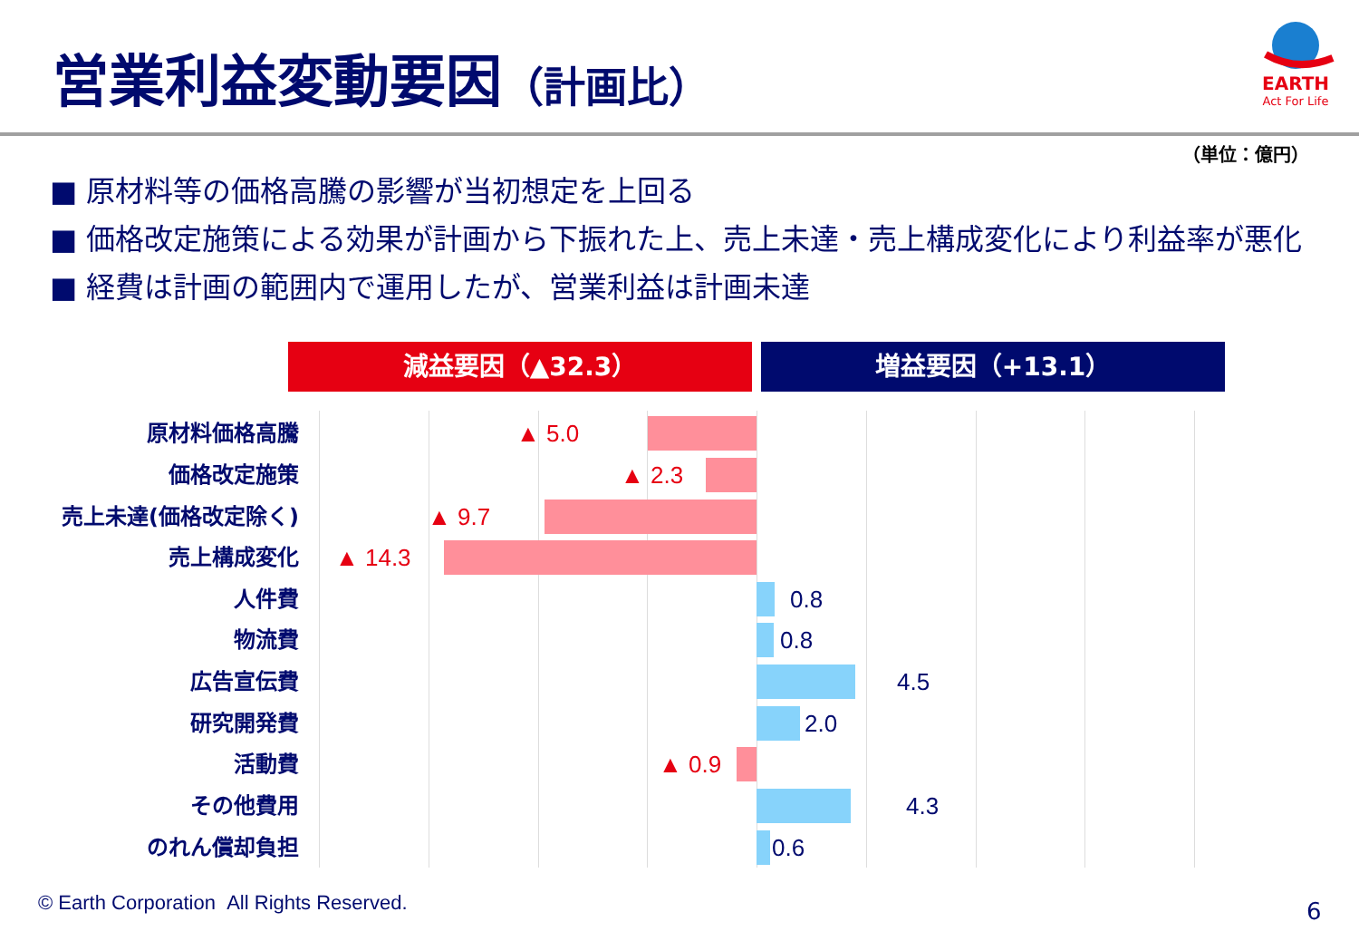営業利益変動要因（計画比）
EARTH
Act For Life
（単位：億円）
■ 原材料等の価格高騰の影響が当初想定を上回る
■ 価格改定施策による効果が計画から下振れた上、売上未達・売上構成変化により利益率が悪化
■ 経費は計画の範囲内で運用したが、営業利益は計画未達
減益要因（▲32.3） 増益要因（+13.1）
原材料価格高騰 ▲ 5.0
価格改定施策 ▲ 2.3
売上未達(価格改定除く) ▲ 9.7
売上構成変化 ▲ 14.3
人件費 0.8
物流費 0.8
広告宣伝費 4.5
研究開発費 2.0
活動費 ▲ 0.9
その他費用 4.3
のれん償却負担 0.6
© Earth Corporation All Rights Reserved.
6